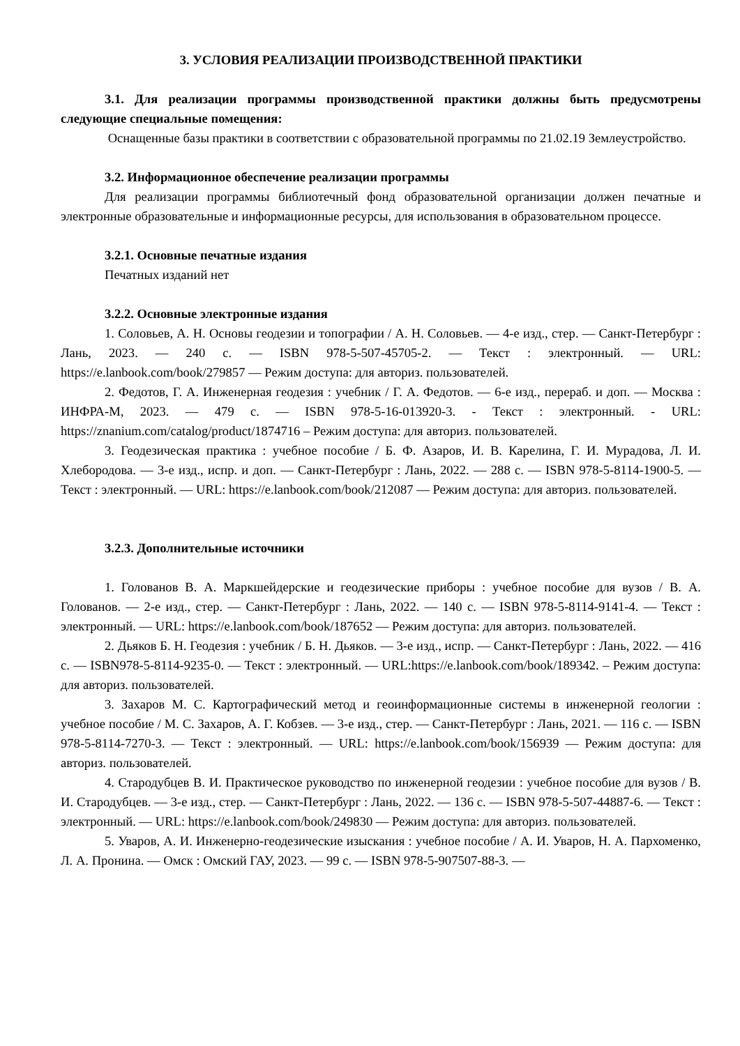3. УСЛОВИЯ РЕАЛИЗАЦИИ ПРОИЗВОДСТВЕННОЙ ПРАКТИКИ
3.1. Для реализации программы производственной практики должны быть предусмотрены следующие специальные помещения:
Оснащенные базы практики в соответствии с образовательной программы по 21.02.19 Землеустройство.
3.2. Информационное обеспечение реализации программы
Для реализации программы библиотечный фонд образовательной организации должен печатные и электронные образовательные и информационные ресурсы, для использования в образовательном процессе.
3.2.1. Основные печатные издания
Печатных изданий нет
3.2.2. Основные электронные издания
1. Соловьев, А. Н. Основы геодезии и топографии / А. Н. Соловьев. — 4-е изд., стер. — Санкт-Петербург : Лань, 2023. — 240 с. — ISBN 978-5-507-45705-2. — Текст : электронный. — URL: https://e.lanbook.com/book/279857 — Режим доступа: для авториз. пользователей.
2. Федотов, Г. А. Инженерная геодезия : учебник / Г. А. Федотов. — 6-е изд., перераб. и доп. — Москва : ИНФРА-М, 2023. — 479 с. — ISBN 978-5-16-013920-3. - Текст : электронный. - URL: https://znanium.com/catalog/product/1874716 – Режим доступа: для авториз. пользователей.
3. Геодезическая практика : учебное пособие / Б. Ф. Азаров, И. В. Карелина, Г. И. Мурадова, Л. И. Хлебородова. — 3-е изд., испр. и доп. — Санкт-Петербург : Лань, 2022. — 288 с. — ISBN 978-5-8114-1900-5. — Текст : электронный. — URL: https://e.lanbook.com/book/212087 — Режим доступа: для авториз. пользователей.
3.2.3. Дополнительные источники
1. Голованов В. А. Маркшейдерские и геодезические приборы : учебное пособие для вузов / В. А. Голованов. — 2-е изд., стер. — Санкт-Петербург : Лань, 2022. — 140 с. — ISBN 978-5-8114-9141-4. — Текст : электронный. — URL: https://e.lanbook.com/book/187652 — Режим доступа: для авториз. пользователей.
2. Дьяков Б. Н. Геодезия : учебник / Б. Н. Дьяков. — 3-е изд., испр. — Санкт-Петербург : Лань, 2022. — 416 с. — ISBN978-5-8114-9235-0. — Текст : электронный. — URL:https://e.lanbook.com/book/189342. – Режим доступа: для авториз. пользователей.
3. Захаров М. С. Картографический метод и геоинформационные системы в инженерной геологии : учебное пособие / М. С. Захаров, А. Г. Кобзев. — 3-е изд., стер. — Санкт-Петербург : Лань, 2021. — 116 с. — ISBN 978-5-8114-7270-3. — Текст : электронный. — URL: https://e.lanbook.com/book/156939 — Режим доступа: для авториз. пользователей.
4. Стародубцев В. И. Практическое руководство по инженерной геодезии : учебное пособие для вузов / В. И. Стародубцев. — 3-е изд., стер. — Санкт-Петербург : Лань, 2022. — 136 с. — ISBN 978-5-507-44887-6. — Текст : электронный. — URL: https://e.lanbook.com/book/249830 — Режим доступа: для авториз. пользователей.
5. Уваров, А. И. Инженерно-геодезические изыскания : учебное пособие / А. И. Уваров, Н. А. Пархоменко, Л. А. Пронина. — Омск : Омский ГАУ, 2023. — 99 с. — ISBN 978-5-907507-88-3. —